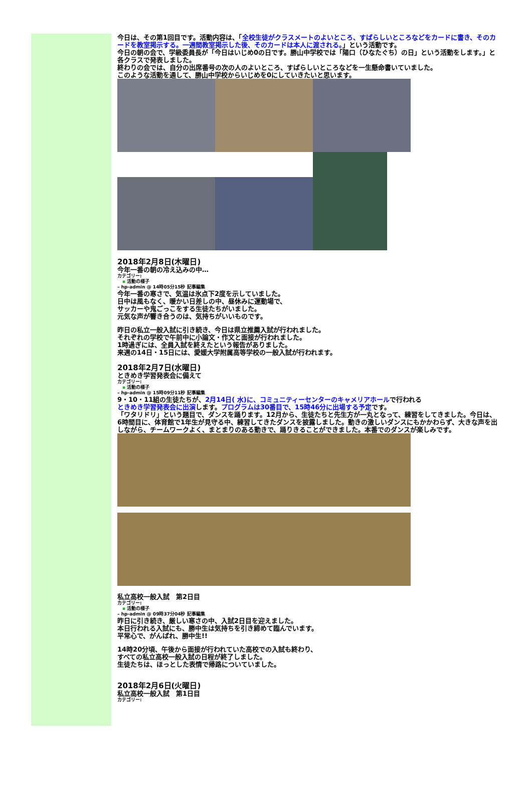今日は、その第1回目です。活動内容は、「全校生徒がクラスメートのよいところ、すばらしいところなどをカードに書き、そのカードを教室掲示する。一週間教室掲示した後、そのカードは本人に渡される。」という活動です。
今日の朝の会で、学級委員長が「今日はいじめ0の日です。勝山中学校では「陽口（ひなたぐち）の日」という活動をします。」と各クラスで発表しました。
終わりの会では、自分の出席番号の次の人のよいところ、すばらしいところなどを一生懸命書いていました。
このような活動を通して、勝山中学校からいじめを0にしていきたいと思います。
2018年2月8日(木曜日)
今年一番の朝の冷え込みの中…
カテゴリー:
▪ 活動の様子
– hp-admin @ 14時05分15秒 記事編集
今年一番の寒さで、気温は氷点下2度を示していました。
日中は風もなく、暖かい日差しの中、昼休みに運動場で、
サッカーや鬼ごっこをする生徒たちがいました。
元気な声が響き合うのは、気持ちがいいものです。
昨日の私立一般入試に引き続き、今日は県立推薦入試が行われました。
それぞれの学校で午前中に小論文・作文と面接が行われました。
1時過ぎには、全員入試を終えたという報告がありました。
来週の14日・15日には、愛媛大学附属高等学校の一般入試が行われます。
2018年2月7日(水曜日)
ときめき学習発表会に備えて
カテゴリー:
▪ 活動の様子
– hp-admin @ 15時09分11秒 記事編集
9・10・11組の生徒たちが、2月14日( 水)に、コミュニティーセンターのキャメリアホールで行われる
ときめき学習発表会に出演します。プログラムは30番目で、15時46分に出場する予定です。
「ワタリドリ」という題目で、ダンスを踊ります。12月から、生徒たちと先生方が一丸となって、練習をしてきました。今日は、6時間目に、体育館で1年生が見守る中、練習してきたダンスを披露しました。動きの激しいダンスにもかかわらず、大きな声を出しながら、チームワークよく、まとまりのある動きで、踊りきることができました。本番でのダンスが楽しみです。
私立高校一般入試　第2日目
カテゴリー:
▪ 活動の様子
– hp-admin @ 09時37分04秒 記事編集
昨日に引き続き、厳しい寒さの中、入試2日目を迎えました。
本日行われる入試にも、勝中生は気持ちを引き締めて臨んでいます。
平常心で、がんばれ、勝中生!!
14時20分頃、午後から面接が行われていた高校での入試も終わり、
すべての私立高校一般入試の日程が終了しました。
生徒たちは、ほっとした表情で帰路についていました。
2018年2月6日(火曜日)
私立高校一般入試　第1日目
カテゴリー: